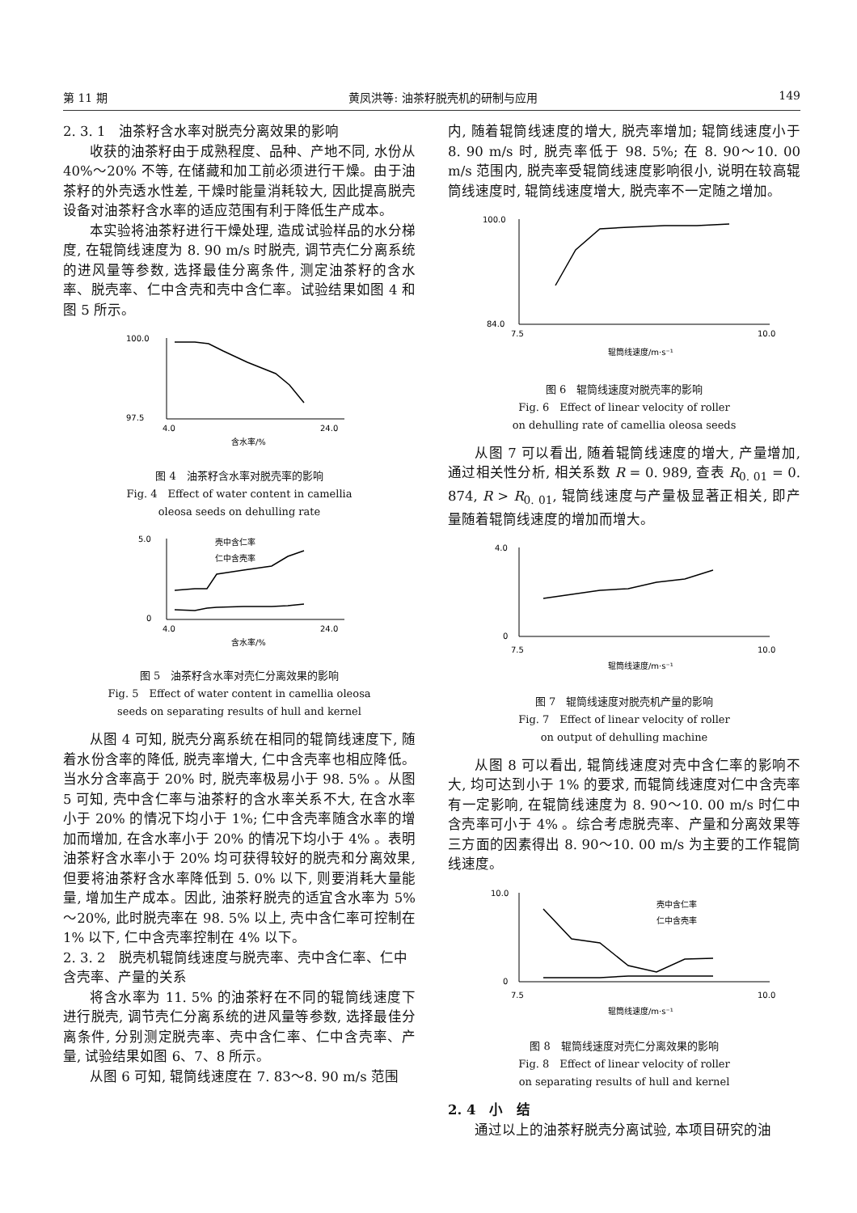第 11 期 黄凤洪等: 油茶籽脱壳机的研制与应用 149
2. 3. 1　油茶籽含水率对脱壳分离效果的影响
收获的油茶籽由于成熟程度、品种、产地不同, 水份从 40%～20% 不等, 在储藏和加工前必须进行干燥。由于油茶籽的外壳透水性差, 干燥时能量消耗较大, 因此提高脱壳设备对油茶籽含水率的适应范围有利于降低生产成本。
本实验将油茶籽进行干燥处理, 造成试验样品的水分梯度, 在辊筒线速度为 8. 90 m/s 时脱壳, 调节壳仁分离系统的进风量等参数, 选择最佳分离条件, 测定油茶籽的含水率、脱壳率、仁中含壳和壳中含仁率。试验结果如图 4 和图 5 所示。
100.0
97.5
4.0
24.0
含水率/%
图 4　油茶籽含水率对脱壳率的影响
Fig. 4　Effect of water content in camellia
oleosa seeds on dehulling rate
壳中含仁率
仁中含壳率
5.0
0
4.0
24.0
含水率/%
图 5　油茶籽含水率对壳仁分离效果的影响
Fig. 5　Effect of water content in camellia oleosa
seeds on separating results of hull and kernel
从图 4 可知, 脱壳分离系统在相同的辊筒线速度下, 随着水份含率的降低, 脱壳率增大, 仁中含壳率也相应降低。当水分含率高于 20% 时, 脱壳率极易小于 98. 5% 。从图 5 可知, 壳中含仁率与油茶籽的含水率关系不大, 在含水率小于 20% 的情况下均小于 1%; 仁中含壳率随含水率的增加而增加, 在含水率小于 20% 的情况下均小于 4% 。表明油茶籽含水率小于 20% 均可获得较好的脱壳和分离效果, 但要将油茶籽含水率降低到 5. 0% 以下, 则要消耗大量能量, 增加生产成本。因此, 油茶籽脱壳的适宜含水率为 5%～20%, 此时脱壳率在 98. 5% 以上, 壳中含仁率可控制在 1% 以下, 仁中含壳率控制在 4% 以下。
2. 3. 2　脱壳机辊筒线速度与脱壳率、壳中含仁率、仁中含壳率、产量的关系
将含水率为 11. 5% 的油茶籽在不同的辊筒线速度下进行脱壳, 调节壳仁分离系统的进风量等参数, 选择最佳分离条件, 分别测定脱壳率、壳中含仁率、仁中含壳率、产量, 试验结果如图 6、7、8 所示。
从图 6 可知, 辊筒线速度在 7. 83～8. 90 m/s 范围
内, 随着辊筒线速度的增大, 脱壳率增加; 辊筒线速度小于 8. 90 m/s 时, 脱壳率低于 98. 5%; 在 8. 90～10. 00 m/s 范围内, 脱壳率受辊筒线速度影响很小, 说明在较高辊筒线速度时, 辊筒线速度增大, 脱壳率不一定随之增加。
100.0
84.0
7.5
10.0
辊筒线速度/m·s⁻¹
图 6　辊筒线速度对脱壳率的影响
Fig. 6　Effect of linear velocity of roller
on dehulling rate of camellia oleosa seeds
从图 7 可以看出, 随着辊筒线速度的增大, 产量增加, 通过相关性分析, 相关系数 R = 0. 989, 查表 R<sub>0. 01</sub> = 0. 874, R > R<sub>0. 01</sub>, 辊筒线速度与产量极显著正相关, 即产量随着辊筒线速度的增加而增大。
4.0
0
7.5
10.0
辊筒线速度/m·s⁻¹
图 7　辊筒线速度对脱壳机产量的影响
Fig. 7　Effect of linear velocity of roller
on output of dehulling machine
从图 8 可以看出, 辊筒线速度对壳中含仁率的影响不大, 均可达到小于 1% 的要求, 而辊筒线速度对仁中含壳率有一定影响, 在辊筒线速度为 8. 90～10. 00 m/s 时仁中含壳率可小于 4% 。综合考虑脱壳率、产量和分离效果等三方面的因素得出 8. 90～10. 00 m/s 为主要的工作辊筒线速度。
壳中含仁率
仁中含壳率
10.0
0
7.5
10.0
辊筒线速度/m·s⁻¹
图 8　辊筒线速度对壳仁分离效果的影响
Fig. 8　Effect of linear velocity of roller
on separating results of hull and kernel
2. 4　小　结
通过以上的油茶籽脱壳分离试验, 本项目研究的油